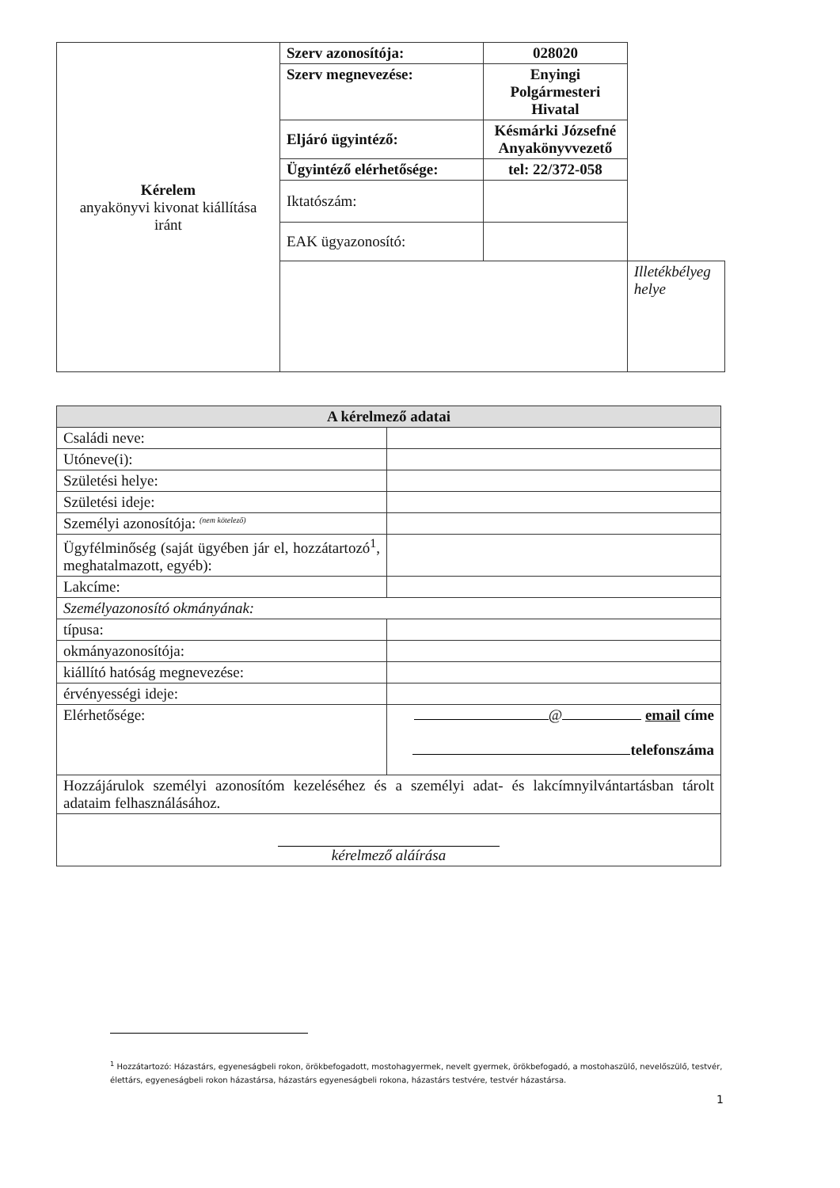| Kérelem anyakönyvi kivonat kiállítása iránt | Szerv azonosítója: | 028020 | |
| | Szerv megnevezése: | Enyingi Polgármesteri Hivatal | |
| | Eljáró ügyintéző: | Késmárki Józsefné Anyakönyvvezető | |
| | Ügyintéző elérhetősége: | tel: 22/372-058 | |
| | Iktatószám: | | |
| | EAK ügyazonosító: | | |
| | | | Illetékbélyeg helye |
| A kérelmező adatai | |
| --- | --- |
| Családi neve: | |
| Utóneve(i): | |
| Születési helye: | |
| Születési ideje: | |
| Személyi azonosítója: <sup>(nem kötelező)</sup> | |
| Ügyfélminőség (saját ügyében jár el, hozzátartozó<sup>1</sup>, meghatalmazott, egyéb): | |
| Lakcíme: | |
| Személyazonosító okmányának: | |
| típusa: | |
| okmányazonosítója: | |
| kiállító hatóság megnevezése: | |
| érvényességi ideje: | |
| Elérhetősége: | @ email címe telefonszáma |
| Hozzájárulok személyi azonosítóm kezeléséhez és a személyi adat- és lakcímnyilvántartásban tárolt adataim felhasználásához. | |
| kérelmező aláírása | |
<sup>1</sup> Hozzátartozó: Házastárs, egyeneságbeli rokon, örökbefogadott, mostohagyermek, nevelt gyermek, örökbefogadó, a mostohaszülő, nevelőszülő, testvér, élettárs, egyeneságbeli rokon házastársa, házastárs egyeneságbeli rokona, házastárs testvére, testvér házastársa.
1